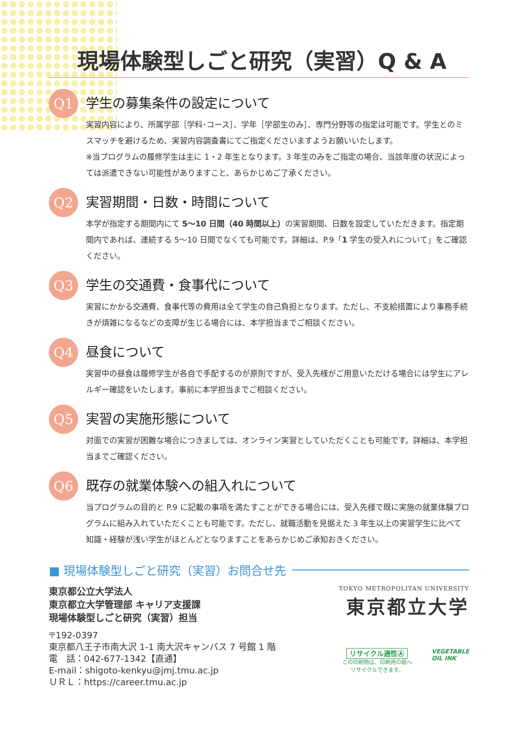現場体験型しごと研究（実習）Q & A
Q1
学生の募集条件の設定について
実習内容により、所属学部［学科･コース］、学年［学部生のみ］、専門分野等の指定は可能です。学生とのミスマッチを避けるため、実習内容調査書にてご指定くださいますようお願いいたします。
※当プログラムの履修学生は主に 1・2 年生となります。3 年生のみをご指定の場合、当該年度の状況によっては派遣できない可能性がありますこと、あらかじめご了承ください。
Q2
実習期間・日数・時間について
本学が指定する期間内にて 5〜10 日間（40 時間以上）の実習期間、日数を設定していただきます。指定期間内であれば、連続する 5〜10 日間でなくても可能です。詳細は、P.9「1 学生の受入れについて」をご確認ください。
Q3
学生の交通費・食事代について
実習にかかる交通費、食事代等の費用は全て学生の自己負担となります。ただし、不支給措置により事務手続きが煩雑になるなどの支障が生じる場合には、本学担当までご相談ください。
Q4
昼食について
実習中の昼食は履修学生が各自で手配するのが原則ですが、受入先様がご用意いただける場合には学生にアレルギー確認をいたします。事前に本学担当までご相談ください。
Q5
実習の実施形態について
対面での実習が困難な場合につきましては、オンライン実習としていただくことも可能です。詳細は、本学担当までご確認ください。
Q6
既存の就業体験への組入れについて
当プログラムの目的と P.9 に記載の事項を満たすことができる場合には、受入先様で既に実施の就業体験プログラムに組み入れていただくことも可能です。ただし、就職活動を見据えた 3 年生以上の実習学生に比べて知識・経験が浅い学生がほとんどとなりますことをあらかじめご承知おきください。
■ 現場体験型しごと研究（実習）お問合せ先
東京都公立大学法人
東京都立大学管理部 キャリア支援課
現場体験型しごと研究（実習）担当
〒192-0397
東京都八王子市南大沢 1-1 南大沢キャンパス 7 号館 1 階
電　話：042-677-1342【直通】
E-mail：shigoto-kenkyu@jmj.tmu.ac.jp
ＵＲＬ：https://career.tmu.ac.jp
TOKYO METROPOLITAN UNIVERSITY
東京都立大学
リサイクル適性Ⓐ
この印刷物は、印刷用の紙へ
リサイクルできます。
VEGETABLE
OIL INK